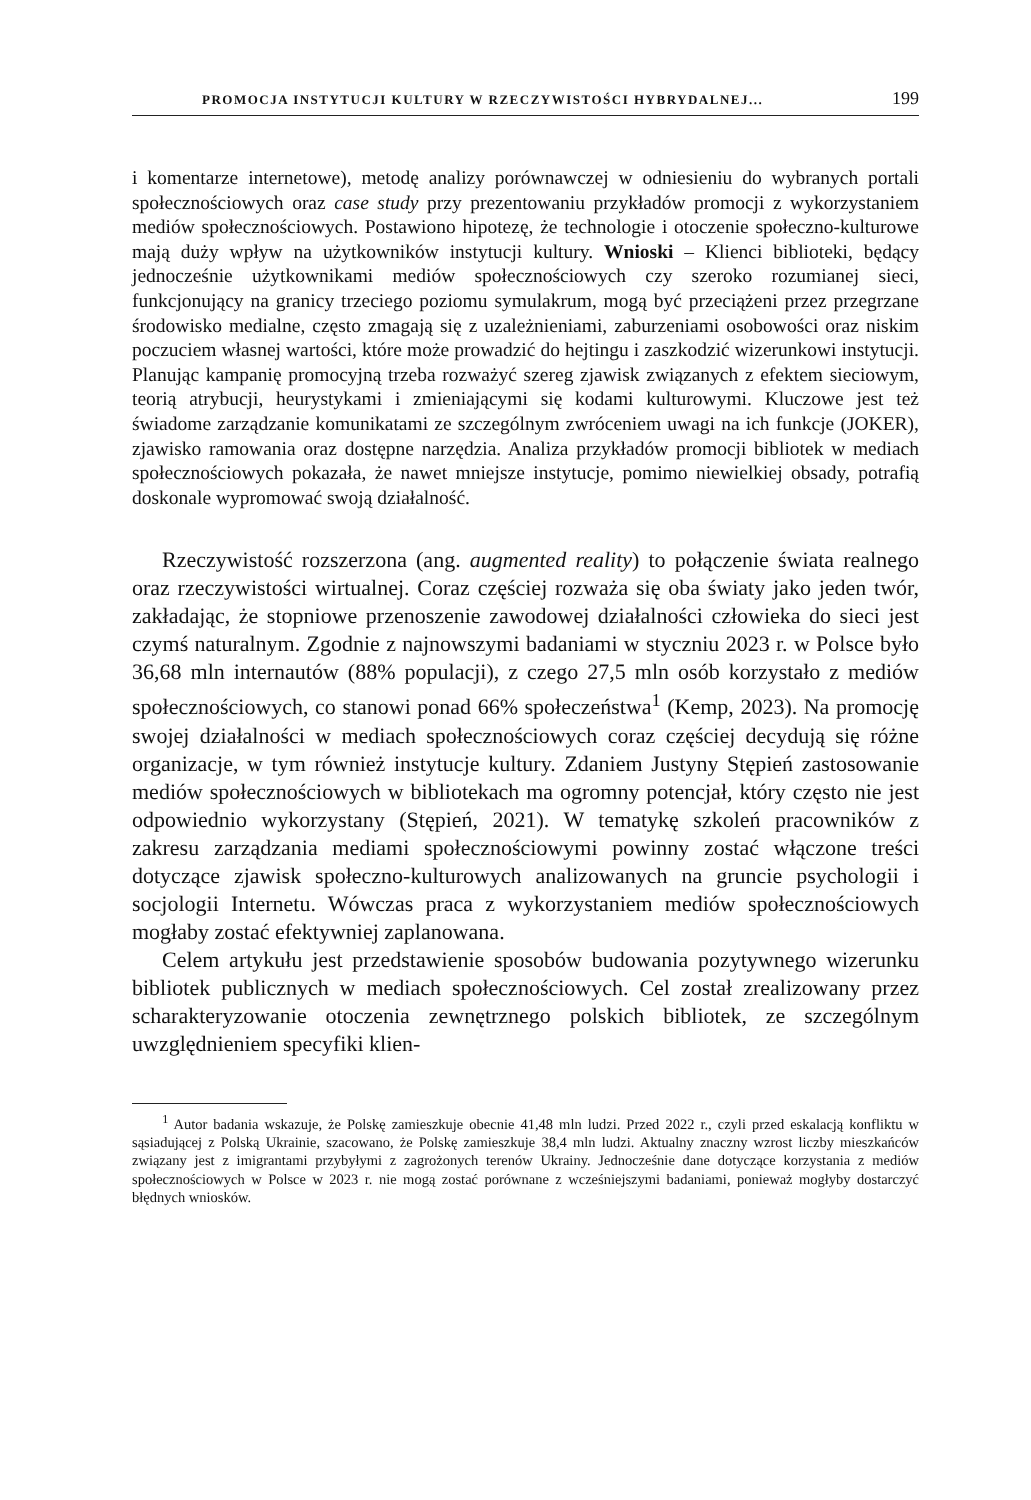PROMOCJA INSTYTUCJI KULTURY W RZECZYWISTOŚCI HYBRYDALNEJ... 199
i komentarze internetowe), metodę analizy porównawczej w odniesieniu do wybranych portali społecznościowych oraz case study przy prezentowaniu przykładów promocji z wykorzystaniem mediów społecznościowych. Postawiono hipotezę, że technologie i otoczenie społeczno-kulturowe mają duży wpływ na użytkowników instytucji kultury. Wnioski – Klienci biblioteki, będący jednocześnie użytkownikami mediów społecznościowych czy szeroko rozumianej sieci, funkcjonujący na granicy trzeciego poziomu symulakrum, mogą być przeciążeni przez przegrzane środowisko medialne, często zmagają się z uzależnieniami, zaburzeniami osobowości oraz niskim poczuciem własnej wartości, które może prowadzić do hejtingu i zaszkodzić wizerunkowi instytucji. Planując kampanię promocyjną trzeba rozważyć szereg zjawisk związanych z efektem sieciowym, teorią atrybucji, heurystykami i zmieniającymi się kodami kulturowymi. Kluczowe jest też świadome zarządzanie komunikatami ze szczególnym zwróceniem uwagi na ich funkcje (JOKER), zjawisko ramowania oraz dostępne narzędzia. Analiza przykładów promocji bibliotek w mediach społecznościowych pokazała, że nawet mniejsze instytucje, pomimo niewielkiej obsady, potrafią doskonale wypromować swoją działalność.
Rzeczywistość rozszerzona (ang. augmented reality) to połączenie świata realnego oraz rzeczywistości wirtualnej. Coraz częściej rozważa się oba światy jako jeden twór, zakładając, że stopniowe przenoszenie zawodowej działalności człowieka do sieci jest czymś naturalnym. Zgodnie z najnowszymi badaniami w styczniu 2023 r. w Polsce było 36,68 mln internautów (88% populacji), z czego 27,5 mln osób korzystało z mediów społecznościowych, co stanowi ponad 66% społeczeństwa<sup>1</sup> (Kemp, 2023). Na promocję swojej działalności w mediach społecznościowych coraz częściej decydują się różne organizacje, w tym również instytucje kultury. Zdaniem Justyny Stępień zastosowanie mediów społecznościowych w bibliotekach ma ogromny potencjał, który często nie jest odpowiednio wykorzystany (Stępień, 2021). W tematykę szkoleń pracowników z zakresu zarządzania mediami społecznościowymi powinny zostać włączone treści dotyczące zjawisk społeczno-kulturowych analizowanych na gruncie psychologii i socjologii Internetu. Wówczas praca z wykorzystaniem mediów społecznościowych mogłaby zostać efektywniej zaplanowana.
Celem artykułu jest przedstawienie sposobów budowania pozytywnego wizerunku bibliotek publicznych w mediach społecznościowych. Cel został zrealizowany przez scharakteryzowanie otoczenia zewnętrznego polskich bibliotek, ze szczególnym uwzględnieniem specyfiki klien-
<sup>1</sup> Autor badania wskazuje, że Polskę zamieszkuje obecnie 41,48 mln ludzi. Przed 2022 r., czyli przed eskalacją konfliktu w sąsiadującej z Polską Ukrainie, szacowano, że Polskę zamieszkuje 38,4 mln ludzi. Aktualny znaczny wzrost liczby mieszkańców związany jest z imigrantami przybyłymi z zagrożonych terenów Ukrainy. Jednocześnie dane dotyczące korzystania z mediów społecznościowych w Polsce w 2023 r. nie mogą zostać porównane z wcześniejszymi badaniami, ponieważ mogłyby dostarczyć błędnych wniosków.